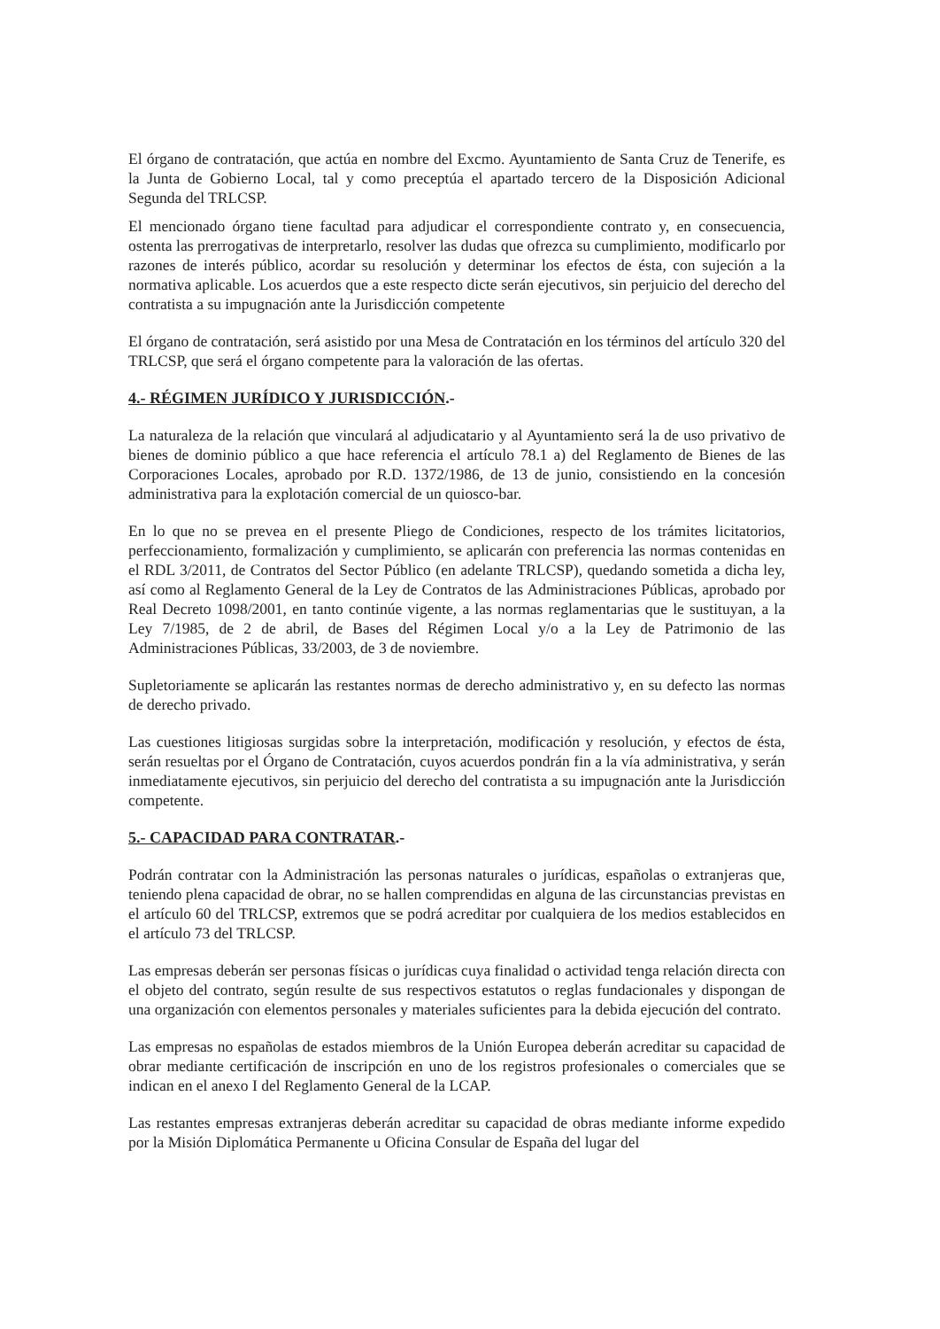El órgano de contratación, que actúa en nombre del Excmo. Ayuntamiento de Santa Cruz de Tenerife, es la Junta de Gobierno Local, tal y como preceptúa el apartado tercero de la Disposición Adicional Segunda del TRLCSP.
El mencionado órgano tiene facultad para adjudicar el correspondiente contrato y, en consecuencia, ostenta las prerrogativas de interpretarlo, resolver las dudas que ofrezca su cumplimiento, modificarlo por razones de interés público, acordar su resolución y determinar los efectos de ésta, con sujeción a la normativa aplicable. Los acuerdos que a este respecto dicte serán ejecutivos, sin perjuicio del derecho del contratista a su impugnación ante la Jurisdicción competente
El órgano de contratación, será asistido por una Mesa de Contratación en los términos del artículo 320 del TRLCSP, que será el órgano competente para la valoración de las ofertas.
4.- RÉGIMEN JURÍDICO Y JURISDICCIÓN.-
La naturaleza de la relación que vinculará al adjudicatario y al Ayuntamiento será la de uso privativo de bienes de dominio público a que hace referencia el artículo 78.1 a) del Reglamento de Bienes de las Corporaciones Locales, aprobado por R.D. 1372/1986, de 13 de junio, consistiendo en la concesión administrativa para la explotación comercial de un quiosco-bar.
En lo que no se prevea en el presente Pliego de Condiciones, respecto de los trámites licitatorios, perfeccionamiento, formalización y cumplimiento, se aplicarán con preferencia las normas contenidas en el RDL 3/2011, de Contratos del Sector Público (en adelante TRLCSP), quedando sometida a dicha ley, así como al Reglamento General de la Ley de Contratos de las Administraciones Públicas, aprobado por Real Decreto 1098/2001, en tanto continúe vigente, a las normas reglamentarias que le sustituyan, a la Ley 7/1985, de 2 de abril, de Bases del Régimen Local y/o a la Ley de Patrimonio de las Administraciones Públicas, 33/2003, de 3 de noviembre.
Supletoriamente se aplicarán las restantes normas de derecho administrativo y, en su defecto las normas de derecho privado.
Las cuestiones litigiosas surgidas sobre la interpretación, modificación y resolución, y efectos de ésta, serán resueltas por el Órgano de Contratación, cuyos acuerdos pondrán fin a la vía administrativa, y serán inmediatamente ejecutivos, sin perjuicio del derecho del contratista a su impugnación ante la Jurisdicción competente.
5.- CAPACIDAD PARA CONTRATAR.-
Podrán contratar con la Administración las personas naturales o jurídicas, españolas o extranjeras que, teniendo plena capacidad de obrar, no se hallen comprendidas en alguna de las circunstancias previstas en el artículo 60 del TRLCSP, extremos que se podrá acreditar por cualquiera de los medios establecidos en el artículo 73 del TRLCSP.
Las empresas deberán ser personas físicas o jurídicas cuya finalidad o actividad tenga relación directa con el objeto del contrato, según resulte de sus respectivos estatutos o reglas fundacionales y dispongan de una organización con elementos personales y materiales suficientes para la debida ejecución del contrato.
Las empresas no españolas de estados miembros de la Unión Europea deberán acreditar su capacidad de obrar mediante certificación de inscripción en uno de los registros profesionales o comerciales que se indican en el anexo I del Reglamento General de la LCAP.
Las restantes empresas extranjeras deberán acreditar su capacidad de obras mediante informe expedido por la Misión Diplomática Permanente u Oficina Consular de España del lugar del